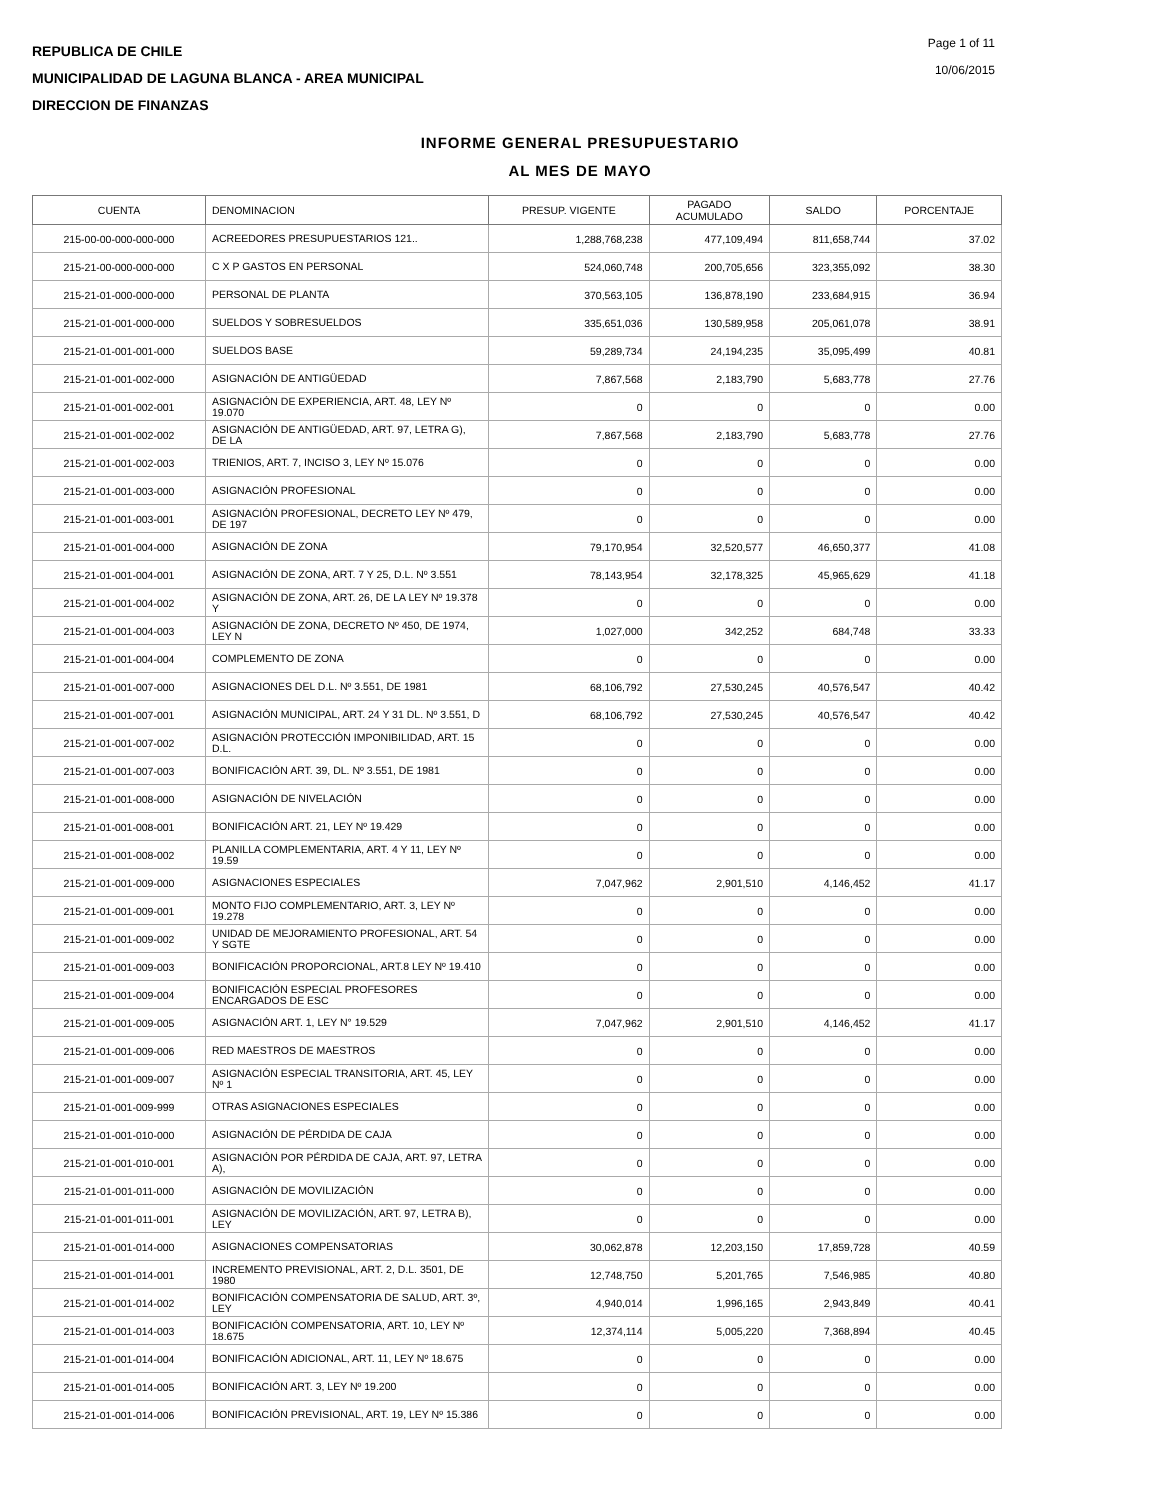REPUBLICA DE CHILE
MUNICIPALIDAD DE LAGUNA BLANCA - AREA MUNICIPAL
DIRECCION DE FINANZAS
Page 1 of 11
10/06/2015
INFORME GENERAL PRESUPUESTARIO
AL MES DE MAYO
| CUENTA | DENOMINACION | PRESUP. VIGENTE | PAGADO ACUMULADO | SALDO | PORCENTAJE |
| --- | --- | --- | --- | --- | --- |
| 215-00-00-000-000-000 | ACREEDORES PRESUPUESTARIOS 121.. | 1,288,768,238 | 477,109,494 | 811,658,744 | 37.02 |
| 215-21-00-000-000-000 | C X P GASTOS EN PERSONAL | 524,060,748 | 200,705,656 | 323,355,092 | 38.30 |
| 215-21-01-000-000-000 | PERSONAL DE PLANTA | 370,563,105 | 136,878,190 | 233,684,915 | 36.94 |
| 215-21-01-001-000-000 | SUELDOS Y SOBRESUELDOS | 335,651,036 | 130,589,958 | 205,061,078 | 38.91 |
| 215-21-01-001-001-000 | SUELDOS BASE | 59,289,734 | 24,194,235 | 35,095,499 | 40.81 |
| 215-21-01-001-002-000 | ASIGNACIÓN DE ANTIGÜEDAD | 7,867,568 | 2,183,790 | 5,683,778 | 27.76 |
| 215-21-01-001-002-001 | ASIGNACIÓN DE EXPERIENCIA, ART. 48, LEY Nº 19.070 | 0 | 0 | 0 | 0.00 |
| 215-21-01-001-002-002 | ASIGNACIÓN DE ANTIGÜEDAD, ART. 97, LETRA G), DE LA | 7,867,568 | 2,183,790 | 5,683,778 | 27.76 |
| 215-21-01-001-002-003 | TRIENIOS, ART. 7, INCISO 3, LEY Nº 15.076 | 0 | 0 | 0 | 0.00 |
| 215-21-01-001-003-000 | ASIGNACIÓN PROFESIONAL | 0 | 0 | 0 | 0.00 |
| 215-21-01-001-003-001 | ASIGNACIÓN PROFESIONAL, DECRETO LEY Nº 479, DE 197 | 0 | 0 | 0 | 0.00 |
| 215-21-01-001-004-000 | ASIGNACIÓN DE ZONA | 79,170,954 | 32,520,577 | 46,650,377 | 41.08 |
| 215-21-01-001-004-001 | ASIGNACIÓN DE ZONA, ART. 7 Y 25, D.L. Nº 3.551 | 78,143,954 | 32,178,325 | 45,965,629 | 41.18 |
| 215-21-01-001-004-002 | ASIGNACIÓN DE ZONA, ART. 26, DE LA LEY Nº 19.378 Y | 0 | 0 | 0 | 0.00 |
| 215-21-01-001-004-003 | ASIGNACIÓN DE ZONA, DECRETO Nº 450, DE 1974, LEY N | 1,027,000 | 342,252 | 684,748 | 33.33 |
| 215-21-01-001-004-004 | COMPLEMENTO DE ZONA | 0 | 0 | 0 | 0.00 |
| 215-21-01-001-007-000 | ASIGNACIONES DEL D.L. Nº 3.551, DE 1981 | 68,106,792 | 27,530,245 | 40,576,547 | 40.42 |
| 215-21-01-001-007-001 | ASIGNACIÓN MUNICIPAL, ART. 24 Y 31 DL. Nº 3.551, D | 68,106,792 | 27,530,245 | 40,576,547 | 40.42 |
| 215-21-01-001-007-002 | ASIGNACIÓN PROTECCIÓN IMPONIBILIDAD, ART. 15 D.L. | 0 | 0 | 0 | 0.00 |
| 215-21-01-001-007-003 | BONIFICACIÓN ART. 39, DL. Nº 3.551, DE 1981 | 0 | 0 | 0 | 0.00 |
| 215-21-01-001-008-000 | ASIGNACIÓN DE NIVELACIÓN | 0 | 0 | 0 | 0.00 |
| 215-21-01-001-008-001 | BONIFICACIÓN ART. 21, LEY Nº 19.429 | 0 | 0 | 0 | 0.00 |
| 215-21-01-001-008-002 | PLANILLA COMPLEMENTARIA, ART. 4 Y 11, LEY Nº 19.59 | 0 | 0 | 0 | 0.00 |
| 215-21-01-001-009-000 | ASIGNACIONES ESPECIALES | 7,047,962 | 2,901,510 | 4,146,452 | 41.17 |
| 215-21-01-001-009-001 | MONTO FIJO COMPLEMENTARIO, ART. 3, LEY Nº 19.278 | 0 | 0 | 0 | 0.00 |
| 215-21-01-001-009-002 | UNIDAD DE MEJORAMIENTO PROFESIONAL, ART. 54 Y SGTE | 0 | 0 | 0 | 0.00 |
| 215-21-01-001-009-003 | BONIFICACIÓN PROPORCIONAL, ART.8 LEY Nº 19.410 | 0 | 0 | 0 | 0.00 |
| 215-21-01-001-009-004 | BONIFICACIÓN ESPECIAL PROFESORES ENCARGADOS DE ESC | 0 | 0 | 0 | 0.00 |
| 215-21-01-001-009-005 | ASIGNACIÓN ART. 1, LEY N° 19.529 | 7,047,962 | 2,901,510 | 4,146,452 | 41.17 |
| 215-21-01-001-009-006 | RED MAESTROS DE MAESTROS | 0 | 0 | 0 | 0.00 |
| 215-21-01-001-009-007 | ASIGNACIÓN ESPECIAL TRANSITORIA, ART. 45, LEY Nº 1 | 0 | 0 | 0 | 0.00 |
| 215-21-01-001-009-999 | OTRAS ASIGNACIONES ESPECIALES | 0 | 0 | 0 | 0.00 |
| 215-21-01-001-010-000 | ASIGNACIÓN DE PÉRDIDA DE CAJA | 0 | 0 | 0 | 0.00 |
| 215-21-01-001-010-001 | ASIGNACIÓN POR PÉRDIDA DE CAJA, ART. 97, LETRA A), | 0 | 0 | 0 | 0.00 |
| 215-21-01-001-011-000 | ASIGNACIÓN DE MOVILIZACIÓN | 0 | 0 | 0 | 0.00 |
| 215-21-01-001-011-001 | ASIGNACIÓN DE MOVILIZACIÓN, ART. 97, LETRA B), LEY | 0 | 0 | 0 | 0.00 |
| 215-21-01-001-014-000 | ASIGNACIONES COMPENSATORIAS | 30,062,878 | 12,203,150 | 17,859,728 | 40.59 |
| 215-21-01-001-014-001 | INCREMENTO PREVISIONAL, ART. 2, D.L. 3501, DE 1980 | 12,748,750 | 5,201,765 | 7,546,985 | 40.80 |
| 215-21-01-001-014-002 | BONIFICACIÓN COMPENSATORIA DE SALUD, ART. 3º, LEY | 4,940,014 | 1,996,165 | 2,943,849 | 40.41 |
| 215-21-01-001-014-003 | BONIFICACIÓN COMPENSATORIA, ART. 10, LEY Nº 18.675 | 12,374,114 | 5,005,220 | 7,368,894 | 40.45 |
| 215-21-01-001-014-004 | BONIFICACIÓN ADICIONAL, ART. 11, LEY Nº 18.675 | 0 | 0 | 0 | 0.00 |
| 215-21-01-001-014-005 | BONIFICACIÓN ART. 3, LEY Nº 19.200 | 0 | 0 | 0 | 0.00 |
| 215-21-01-001-014-006 | BONIFICACIÓN PREVISIONAL, ART. 19, LEY Nº 15.386 | 0 | 0 | 0 | 0.00 |